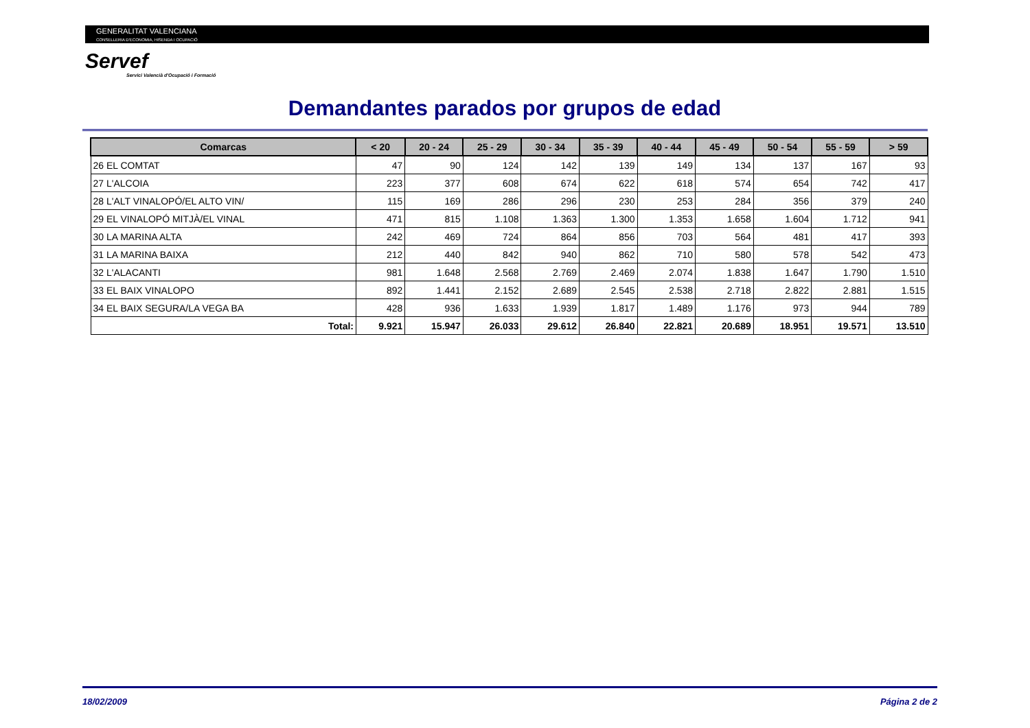GENERALITAT VALENCIANA
CONSELLERIA D'ECONOMIA, HISENDA I OCUPACIÓ
Servef
Servici Valencià d'Ocupació i Formació
Demandantes parados por grupos de edad
| Comarcas | < 20 | 20 - 24 | 25 - 29 | 30 - 34 | 35 - 39 | 40 - 44 | 45 - 49 | 50 - 54 | 55 - 59 | > 59 |
| --- | --- | --- | --- | --- | --- | --- | --- | --- | --- | --- |
| 26 EL COMTAT | 47 | 90 | 124 | 142 | 139 | 149 | 134 | 137 | 167 | 93 |
| 27 L'ALCOIA | 223 | 377 | 608 | 674 | 622 | 618 | 574 | 654 | 742 | 417 |
| 28 L'ALT VINALOPÓ/EL ALTO VIN/ | 115 | 169 | 286 | 296 | 230 | 253 | 284 | 356 | 379 | 240 |
| 29 EL VINALOPÓ MITJÀ/EL VINAL | 471 | 815 | 1.108 | 1.363 | 1.300 | 1.353 | 1.658 | 1.604 | 1.712 | 941 |
| 30 LA MARINA ALTA | 242 | 469 | 724 | 864 | 856 | 703 | 564 | 481 | 417 | 393 |
| 31 LA MARINA BAIXA | 212 | 440 | 842 | 940 | 862 | 710 | 580 | 578 | 542 | 473 |
| 32 L'ALACANTI | 981 | 1.648 | 2.568 | 2.769 | 2.469 | 2.074 | 1.838 | 1.647 | 1.790 | 1.510 |
| 33 EL BAIX VINALOPO | 892 | 1.441 | 2.152 | 2.689 | 2.545 | 2.538 | 2.718 | 2.822 | 2.881 | 1.515 |
| 34 EL BAIX SEGURA/LA VEGA BA | 428 | 936 | 1.633 | 1.939 | 1.817 | 1.489 | 1.176 | 973 | 944 | 789 |
| Total: | 9.921 | 15.947 | 26.033 | 29.612 | 26.840 | 22.821 | 20.689 | 18.951 | 19.571 | 13.510 |
18/02/2009 Página 2 de 2